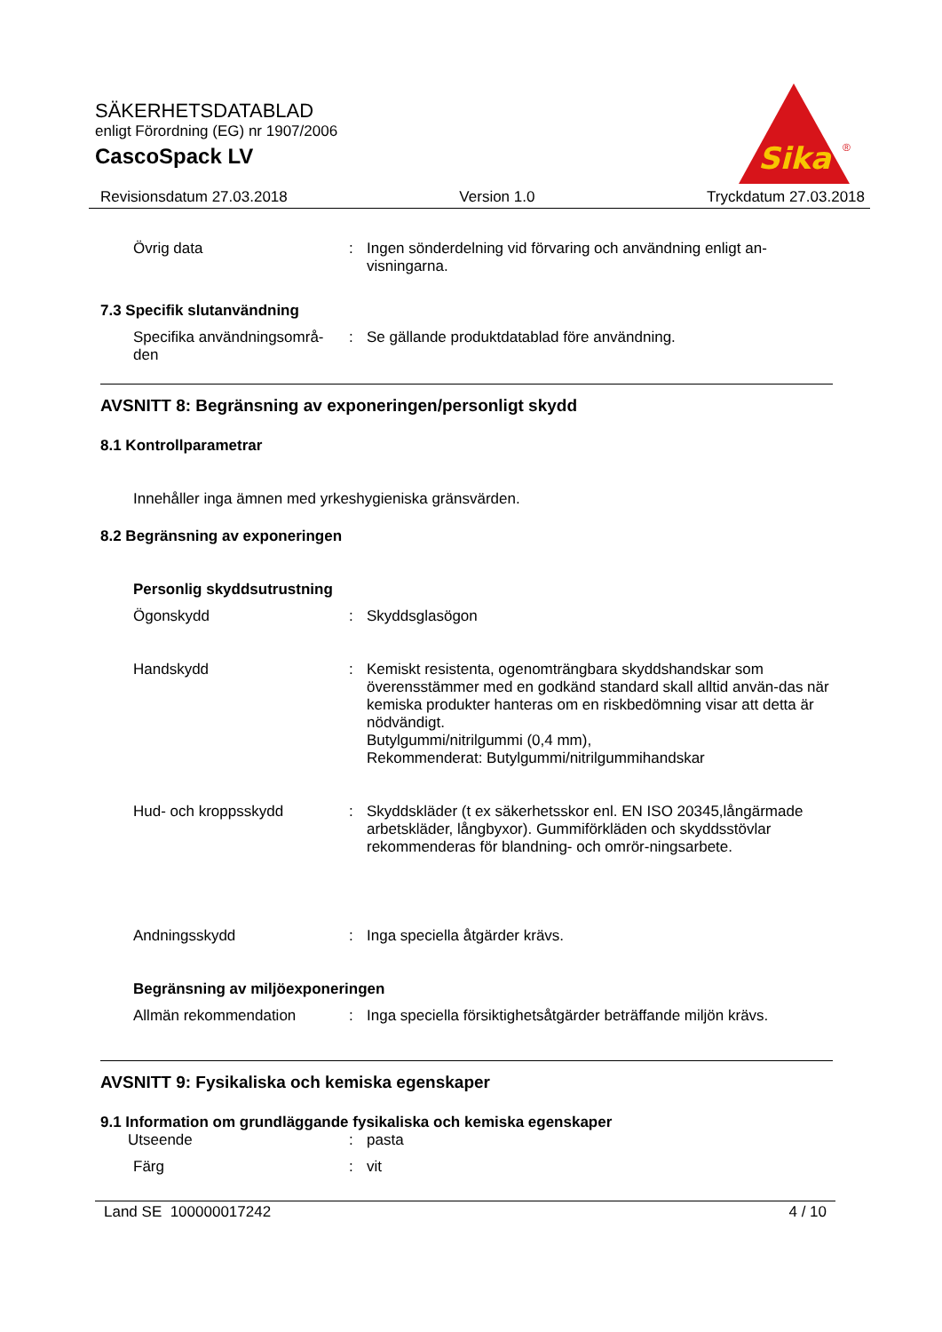SÄKERHETSDATABLAD
enligt Förordning (EG) nr 1907/2006
CascoSpack LV
Sika
®
Revisionsdatum 27.03.2018 Version 1.0 Tryckdatum 27.03.2018
Övrig data : Ingen sönderdelning vid förvaring och användning enligt an-
visningarna.
7.3 Specifik slutanvändning
Specifika användningsområ-
den
: Se gällande produktdatablad före användning.
AVSNITT 8: Begränsning av exponeringen/personligt skydd
8.1 Kontrollparametrar
Innehåller inga ämnen med yrkeshygieniska gränsvärden.
8.2 Begränsning av exponeringen
Personlig skyddsutrustning
Ögonskydd : Skyddsglasögon
Handskydd : Kemiskt resistenta, ogenomträngbara skyddshandskar som överensstämmer med en godkänd standard skall alltid använ-das när kemiska produkter hanteras om en riskbedömning visar att detta är nödvändigt.
Butylgummi/nitrilgummi (0,4 mm),
Rekommenderat: Butylgummi/nitrilgummihandskar
Hud- och kroppsskydd : Skyddskläder (t ex säkerhetsskor enl. EN ISO 20345,långärmade arbetskläder, långbyxor). Gummiförkläden och skyddsstövlar rekommenderas för blandning- och omrör-ningsarbete.
Andningsskydd : Inga speciella åtgärder krävs.
Begränsning av miljöexponeringen
Allmän rekommendation : Inga speciella försiktighetsåtgärder beträffande miljön krävs.
AVSNITT 9: Fysikaliska och kemiska egenskaper
9.1 Information om grundläggande fysikaliska och kemiska egenskaper
Utseende : pasta
Färg : vit
Land SE 100000017242 4 / 10